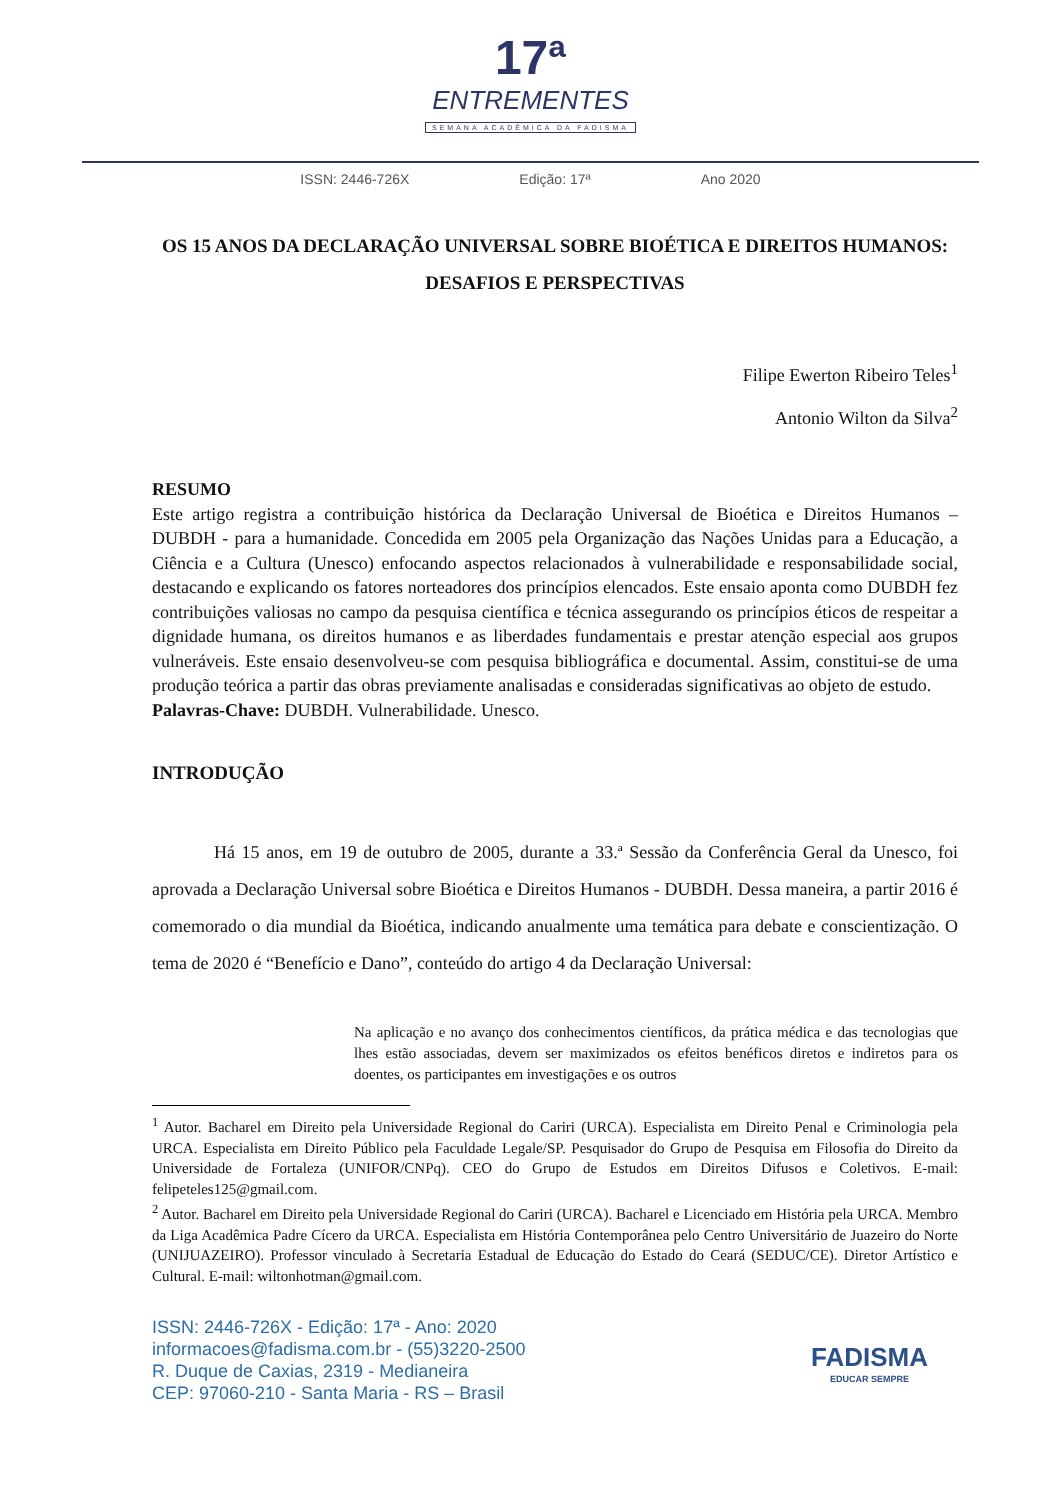17ª
ENTREMENTES
SEMANA ACADÊMICA DA FADISMA
ISSN: 2446-726X Edição: 17ª Ano 2020
OS 15 ANOS DA DECLARAÇÃO UNIVERSAL SOBRE BIOÉTICA E DIREITOS HUMANOS: DESAFIOS E PERSPECTIVAS
Filipe Ewerton Ribeiro Teles<sup>1</sup>
Antonio Wilton da Silva<sup>2</sup>
RESUMO
Este artigo registra a contribuição histórica da Declaração Universal de Bioética e Direitos Humanos – DUBDH - para a humanidade. Concedida em 2005 pela Organização das Nações Unidas para a Educação, a Ciência e a Cultura (Unesco) enfocando aspectos relacionados à vulnerabilidade e responsabilidade social, destacando e explicando os fatores norteadores dos princípios elencados. Este ensaio aponta como DUBDH fez contribuições valiosas no campo da pesquisa científica e técnica assegurando os princípios éticos de respeitar a dignidade humana, os direitos humanos e as liberdades fundamentais e prestar atenção especial aos grupos vulneráveis. Este ensaio desenvolveu-se com pesquisa bibliográfica e documental. Assim, constitui-se de uma produção teórica a partir das obras previamente analisadas e consideradas significativas ao objeto de estudo.
Palavras-Chave: DUBDH. Vulnerabilidade. Unesco.
INTRODUÇÃO
Há 15 anos, em 19 de outubro de 2005, durante a 33.ª Sessão da Conferência Geral da Unesco, foi aprovada a Declaração Universal sobre Bioética e Direitos Humanos - DUBDH. Dessa maneira, a partir 2016 é comemorado o dia mundial da Bioética, indicando anualmente uma temática para debate e conscientização. O tema de 2020 é “Benefício e Dano”, conteúdo do artigo 4 da Declaração Universal:
Na aplicação e no avanço dos conhecimentos científicos, da prática médica e das tecnologias que lhes estão associadas, devem ser maximizados os efeitos benéficos diretos e indiretos para os doentes, os participantes em investigações e os outros
<sup>1</sup> Autor. Bacharel em Direito pela Universidade Regional do Cariri (URCA). Especialista em Direito Penal e Criminologia pela URCA. Especialista em Direito Público pela Faculdade Legale/SP. Pesquisador do Grupo de Pesquisa em Filosofia do Direito da Universidade de Fortaleza (UNIFOR/CNPq). CEO do Grupo de Estudos em Direitos Difusos e Coletivos. E-mail: felipeteles125@gmail.com.
<sup>2</sup> Autor. Bacharel em Direito pela Universidade Regional do Cariri (URCA). Bacharel e Licenciado em História pela URCA. Membro da Liga Acadêmica Padre Cícero da URCA. Especialista em História Contemporânea pelo Centro Universitário de Juazeiro do Norte (UNIJUAZEIRO). Professor vinculado à Secretaria Estadual de Educação do Estado do Ceará (SEDUC/CE). Diretor Artístico e Cultural. E-mail: wiltonhotman@gmail.com.
ISSN: 2446-726X - Edição: 17ª - Ano: 2020
informacoes@fadisma.com.br - (55)3220-2500
R. Duque de Caxias, 2319 - Medianeira
CEP: 97060-210 - Santa Maria - RS – Brasil
FADISMA
EDUCAR SEMPRE